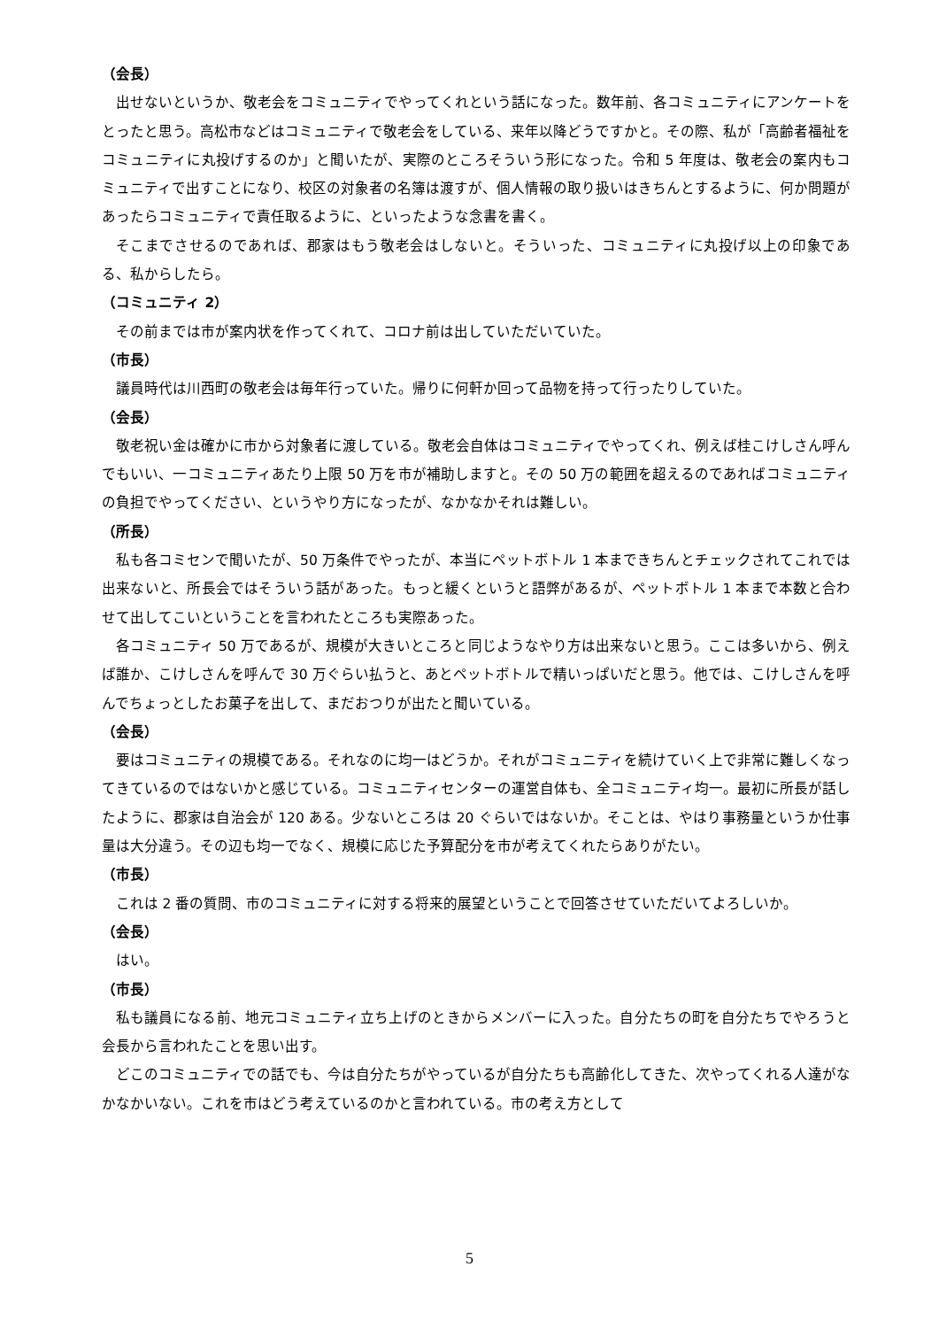（会長）
出せないというか、敬老会をコミュニティでやってくれという話になった。数年前、各コミュニティにアンケートをとったと思う。高松市などはコミュニティで敬老会をしている、来年以降どうですかと。その際、私が「高齢者福祉をコミュニティに丸投げするのか」と聞いたが、実際のところそういう形になった。令和 5 年度は、敬老会の案内もコミュニティで出すことになり、校区の対象者の名簿は渡すが、個人情報の取り扱いはきちんとするように、何か問題があったらコミュニティで責任取るように、といったような念書を書く。
そこまでさせるのであれば、郡家はもう敬老会はしないと。そういった、コミュニティに丸投げ以上の印象である、私からしたら。
（コミュニティ 2）
その前までは市が案内状を作ってくれて、コロナ前は出していただいていた。
（市長）
議員時代は川西町の敬老会は毎年行っていた。帰りに何軒か回って品物を持って行ったりしていた。
（会長）
敬老祝い金は確かに市から対象者に渡している。敬老会自体はコミュニティでやってくれ、例えば桂こけしさん呼んでもいい、一コミュニティあたり上限 50 万を市が補助しますと。その 50 万の範囲を超えるのであればコミュニティの負担でやってください、というやり方になったが、なかなかそれは難しい。
（所長）
私も各コミセンで聞いたが、50 万条件でやったが、本当にペットボトル 1 本まできちんとチェックされてこれでは出来ないと、所長会ではそういう話があった。もっと緩くというと語弊があるが、ペットボトル 1 本まで本数と合わせて出してこいということを言われたところも実際あった。
各コミュニティ 50 万であるが、規模が大きいところと同じようなやり方は出来ないと思う。ここは多いから、例えば誰か、こけしさんを呼んで 30 万ぐらい払うと、あとペットボトルで精いっぱいだと思う。他では、こけしさんを呼んでちょっとしたお菓子を出して、まだおつりが出たと聞いている。
（会長）
要はコミュニティの規模である。それなのに均一はどうか。それがコミュニティを続けていく上で非常に難しくなってきているのではないかと感じている。コミュニティセンターの運営自体も、全コミュニティ均一。最初に所長が話したように、郡家は自治会が 120 ある。少ないところは 20 ぐらいではないか。そことは、やはり事務量というか仕事量は大分違う。その辺も均一でなく、規模に応じた予算配分を市が考えてくれたらありがたい。
（市長）
これは 2 番の質問、市のコミュニティに対する将来的展望ということで回答させていただいてよろしいか。
（会長）
はい。
（市長）
私も議員になる前、地元コミュニティ立ち上げのときからメンバーに入った。自分たちの町を自分たちでやろうと会長から言われたことを思い出す。
どこのコミュニティでの話でも、今は自分たちがやっているが自分たちも高齢化してきた、次やってくれる人達がなかなかいない。これを市はどう考えているのかと言われている。市の考え方として
5